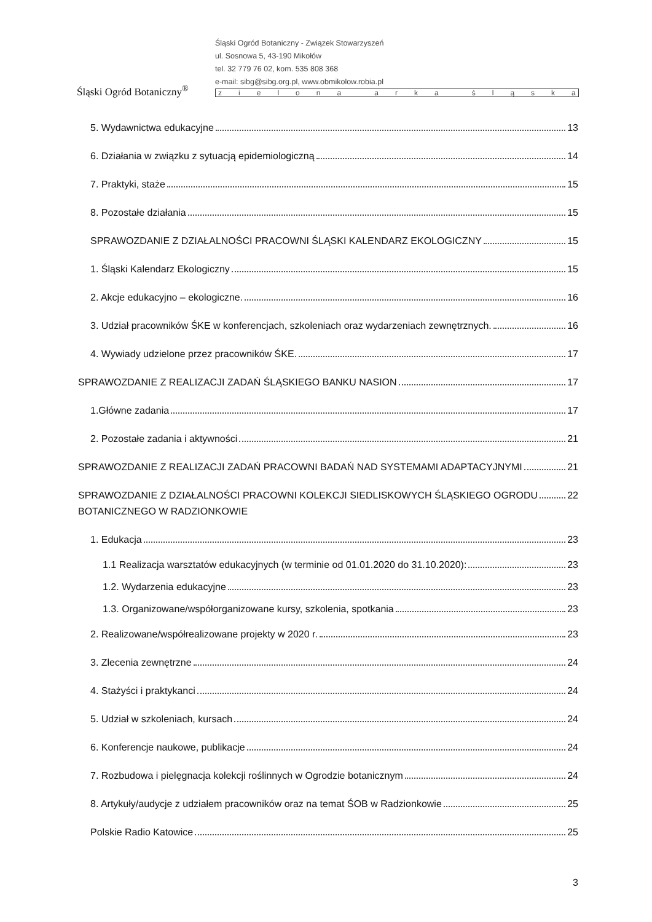Śląski Ogród Botaniczny<sup>®</sup>
Śląski Ogród Botaniczny - Związek Stowarzyszeń
ul. Sosnowa 5, 43-190 Mikołów
tel. 32 779 76 02, kom. 535 808 368
e-mail: sibg@sibg.org.pl, www.obmikolow.robia.pl
zielona arka śląska
5. Wydawnictwa edukacyjne 13
6. Działania w związku z sytuacją epidemiologiczną 14
7. Praktyki, staże 15
8. Pozostałe działania 15
SPRAWOZDANIE Z DZIAŁALNOŚCI PRACOWNI ŚLĄSKI KALENDARZ EKOLOGICZNY 15
1. Śląski Kalendarz Ekologiczny 15
2. Akcje edukacyjno – ekologiczne. 16
3. Udział pracowników ŚKE w konferencjach, szkoleniach oraz wydarzeniach zewnętrznych. 16
4. Wywiady udzielone przez pracowników ŚKE. 17
SPRAWOZDANIE Z REALIZACJI ZADAŃ ŚLĄSKIEGO BANKU NASION 17
1.Główne zadania 17
2. Pozostałe zadania i aktywności 21
SPRAWOZDANIE Z REALIZACJI ZADAŃ PRACOWNI BADAŃ NAD SYSTEMAMI ADAPTACYJNYMI 21
SPRAWOZDANIE Z DZIAŁALNOŚCI PRACOWNI KOLEKCJI SIEDLISKOWYCH ŚLĄSKIEGO OGRODU
BOTANICZNEGO W RADZIONKOWIE 22
1. Edukacja 23
1.1 Realizacja warsztatów edukacyjnych (w terminie od 01.01.2020 do 31.10.2020): 23
1.2. Wydarzenia edukacyjne 23
1.3. Organizowane/współorganizowane kursy, szkolenia, spotkania 23
2. Realizowane/współrealizowane projekty w 2020 r. 23
3. Zlecenia zewnętrzne 24
4. Stażyści i praktykanci 24
5. Udział w szkoleniach, kursach 24
6. Konferencje naukowe, publikacje 24
7. Rozbudowa i pielęgnacja kolekcji roślinnych w Ogrodzie botanicznym 24
8. Artykuły/audycje z udziałem pracowników oraz na temat ŚOB w Radzionkowie 25
Polskie Radio Katowice 25
3